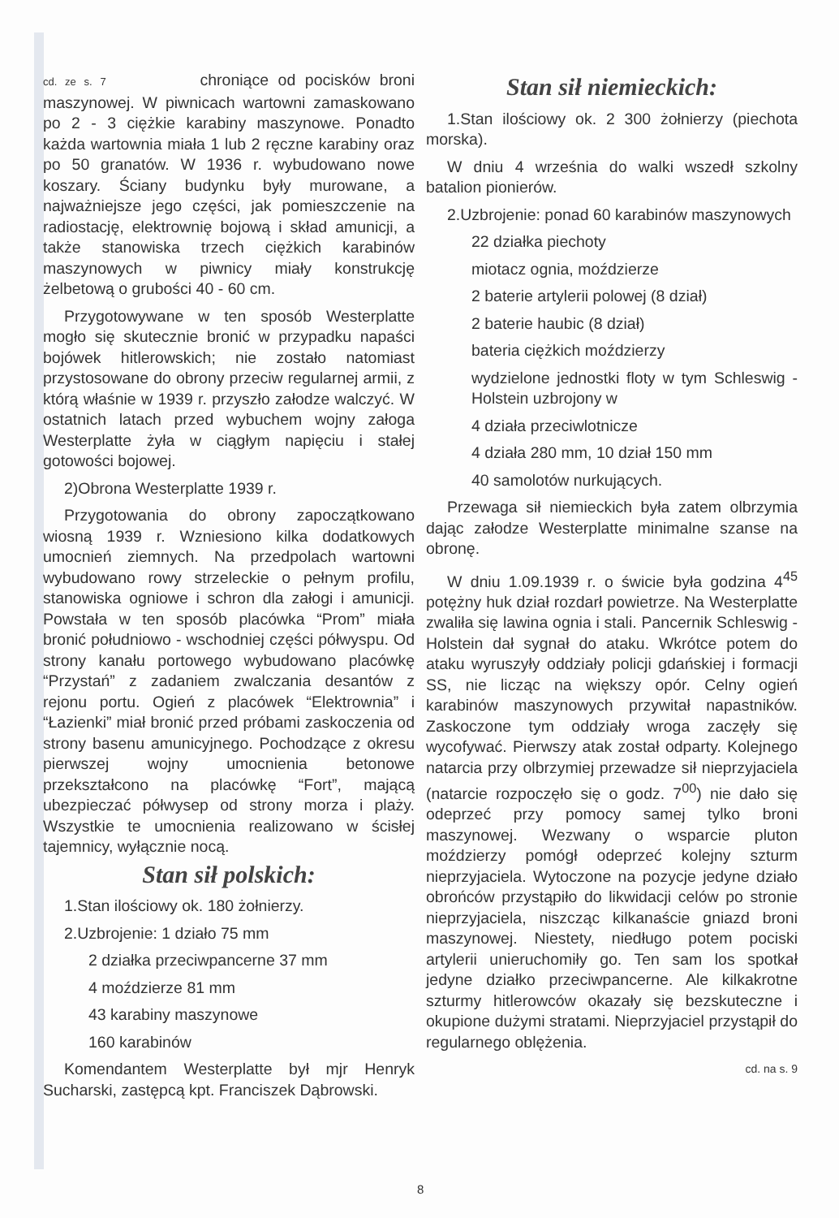cd. ze s. 7 chroniące od pocisków broni maszynowej. W piwnicach wartowni zamaskowano po 2 - 3 ciężkie karabiny maszynowe. Ponadto każda wartownia miała 1 lub 2 ręczne karabiny oraz po 50 granatów. W 1936 r. wybudowano nowe koszary. Ściany budynku były murowane, a najważniejsze jego części, jak pomieszczenie na radiostację, elektrownię bojową i skład amunicji, a także stanowiska trzech ciężkich karabinów maszynowych w piwnicy miały konstrukcję żelbetową o grubości 40 - 60 cm.
Przygotowywane w ten sposób Westerplatte mogło się skutecznie bronić w przypadku napaści bojówek hitlerowskich; nie zostało natomiast przystosowane do obrony przeciw regularnej armii, z którą właśnie w 1939 r. przyszło załodze walczyć. W ostatnich latach przed wybuchem wojny załoga Westerplatte żyła w ciągłym napięciu i stałej gotowości bojowej.
2)Obrona Westerplatte 1939 r.
Przygotowania do obrony zapoczątkowano wiosną 1939 r. Wzniesiono kilka dodatkowych umocnień ziemnych. Na przedpolach wartowni wybudowano rowy strzeleckie o pełnym profilu, stanowiska ogniowe i schron dla załogi i amunicji. Powstała w ten sposób placówka “Prom” miała bronić południowo - wschodniej części półwyspu. Od strony kanału portowego wybudowano placówkę “Przystań” z zadaniem zwalczania desantów z rejonu portu. Ogień z placówek “Elektrownia” i “Łazienki” miał bronić przed próbami zaskoczenia od strony basenu amunicyjnego. Pochodzące z okresu pierwszej wojny umocnienia betonowe przekształcono na placówkę “Fort”, mającą ubezpieczać półwysep od strony morza i plaży. Wszystkie te umocnienia realizowano w ścisłej tajemnicy, wyłącznie nocą.
Stan sił polskich:
1.Stan ilościowy ok. 180 żołnierzy.
2.Uzbrojenie: 1 działo 75 mm
2 działka przeciwpancerne 37 mm
4 moździerze 81 mm
43 karabiny maszynowe
160 karabinów
Komendantem Westerplatte był mjr Henryk Sucharski, zastępcą kpt. Franciszek Dąbrowski.
Stan sił niemieckich:
1.Stan ilościowy ok. 2 300 żołnierzy (piechota morska).
W dniu 4 września do walki wszedł szkolny batalion pionierów.
2.Uzbrojenie: ponad 60 karabinów maszynowych
22 działka piechoty
miotacz ognia, moździerze
2 baterie artylerii polowej (8 dział)
2 baterie haubic (8 dział)
bateria ciężkich moździerzy
wydzielone jednostki floty w tym Schleswig - Holstein uzbrojony w
4 działa przeciwlotnicze
4 działa 280 mm, 10 dział 150 mm
40 samolotów nurkujących.
Przewaga sił niemieckich była zatem olbrzymia dając załodze Westerplatte minimalne szanse na obronę.
W dniu 1.09.1939 r. o świcie była godzina 4<sup>45</sup> potężny huk dział rozdarł powietrze. Na Westerplatte zwaliła się lawina ognia i stali. Pancernik Schleswig - Holstein dał sygnał do ataku. Wkrótce potem do ataku wyruszyły oddziały policji gdańskiej i formacji SS, nie licząc na większy opór. Celny ogień karabinów maszynowych przywitał napastników. Zaskoczone tym oddziały wroga zaczęły się wycofywać. Pierwszy atak został odparty. Kolejnego natarcia przy olbrzymiej przewadze sił nieprzyjaciela (natarcie rozpoczęło się o godz. 7<sup>00</sup>) nie dało się odeprzeć przy pomocy samej tylko broni maszynowej. Wezwany o wsparcie pluton moździerzy pomógł odeprzeć kolejny szturm nieprzyjaciela. Wytoczone na pozycje jedyne działo obrońców przystąpiło do likwidacji celów po stronie nieprzyjaciela, niszcząc kilkanaście gniazd broni maszynowej. Niestety, niedługo potem pociski artylerii unieruchomiły go. Ten sam los spotkał jedyne działko przeciwpancerne. Ale kilkakrotne szturmy hitlerowców okazały się bezskuteczne i okupione dużymi stratami. Nieprzyjaciel przystąpił do regularnego oblężenia.
cd. na s. 9
8